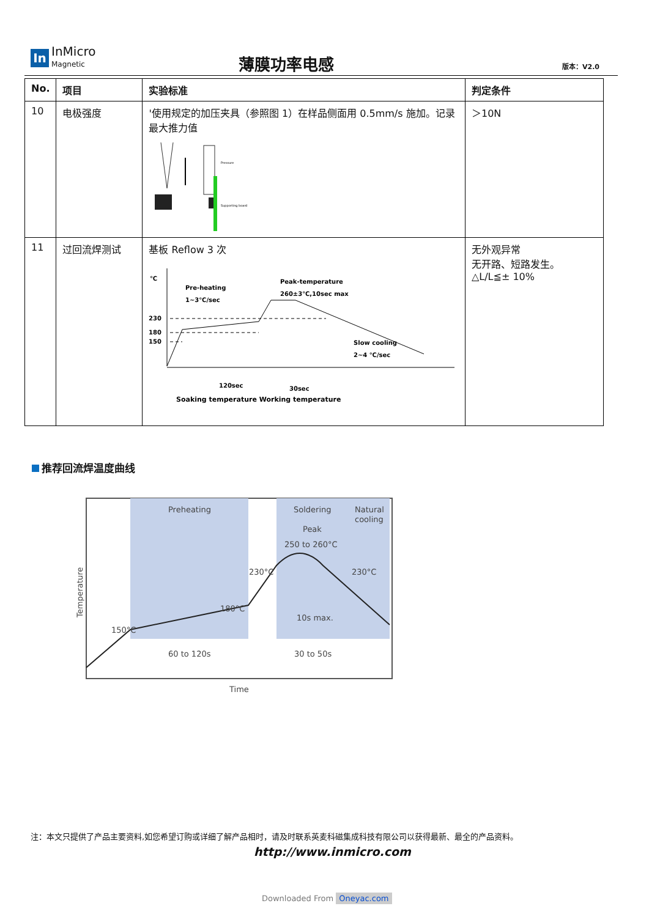In
InMicro
Magnetic
薄膜功率电感 版本：V2.0
| No. | 项目 | 实验标准 | 判定条件 |
| --- | --- | --- | --- |
| 10 | 电极强度 | '使用规定的加压夹具（参照图 1）在样品侧面用 0.5mm/s 施加。记录最大推力值 Supporting board Pressure | ＞10N |
| 11 | 过回流焊测试 | 基板 Reflow 3 次 ℃ 230 180 150 Pre-heating 1~3℃/sec Peak-temperature 260±3℃,10sec max Slow cooling 2~4 ℃/sec 120sec 30sec Soaking temperature Working temperature | 无外观异常 无开路、短路发生。 △L/L≦± 10% |
推荐回流焊温度曲线
Preheating
Soldering
Natural
cooling
Peak
250 to 260°C
230°C
230°C
180°C
150°C
10s max.
60 to 120s
30 to 50s
Time
Temperature
注：本文只提供了产品主要资料,如您希望订购或详细了解产品相时，请及时联系英麦科磁集成科技有限公司以获得最新、最全的产品资料。
http://www.inmicro.com
Downloaded From Oneyac.com